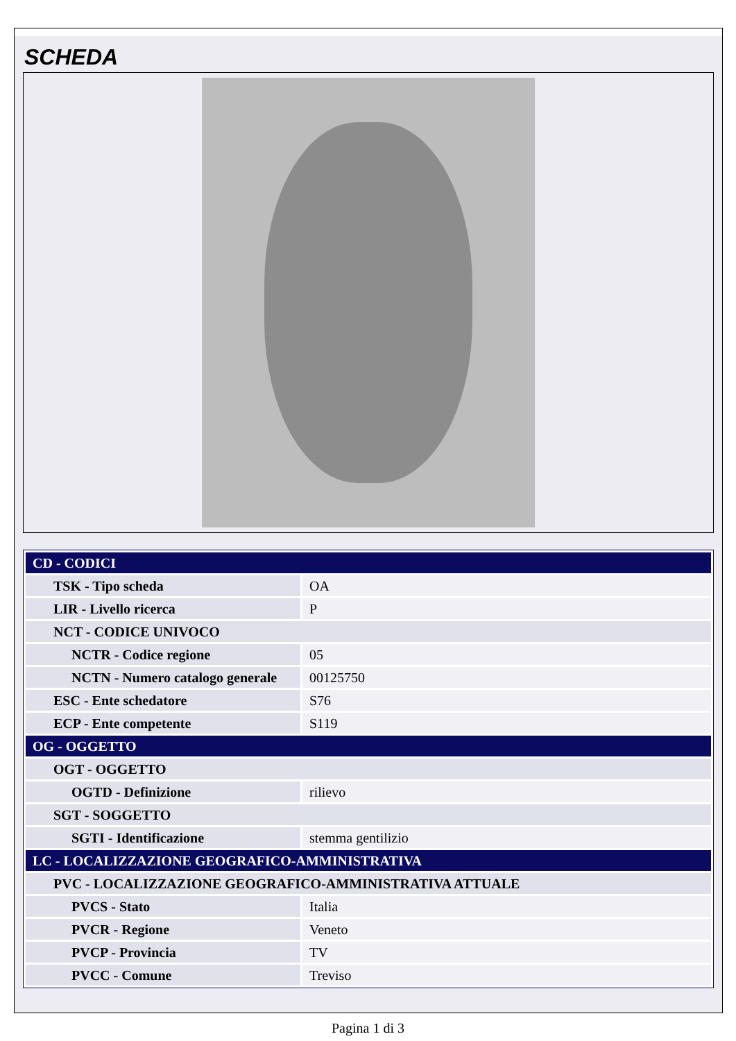SCHEDA
| CD - CODICI | |
| TSK - Tipo scheda | OA |
| LIR - Livello ricerca | P |
| NCT - CODICE UNIVOCO | |
| NCTR - Codice regione | 05 |
| NCTN - Numero catalogo generale | 00125750 |
| ESC - Ente schedatore | S76 |
| ECP - Ente competente | S119 |
| OG - OGGETTO | |
| OGT - OGGETTO | |
| OGTD - Definizione | rilievo |
| SGT - SOGGETTO | |
| SGTI - Identificazione | stemma gentilizio |
| LC - LOCALIZZAZIONE GEOGRAFICO-AMMINISTRATIVA | |
| PVC - LOCALIZZAZIONE GEOGRAFICO-AMMINISTRATIVA ATTUALE | |
| PVCS - Stato | Italia |
| PVCR - Regione | Veneto |
| PVCP - Provincia | TV |
| PVCC - Comune | Treviso |
Pagina 1 di 3